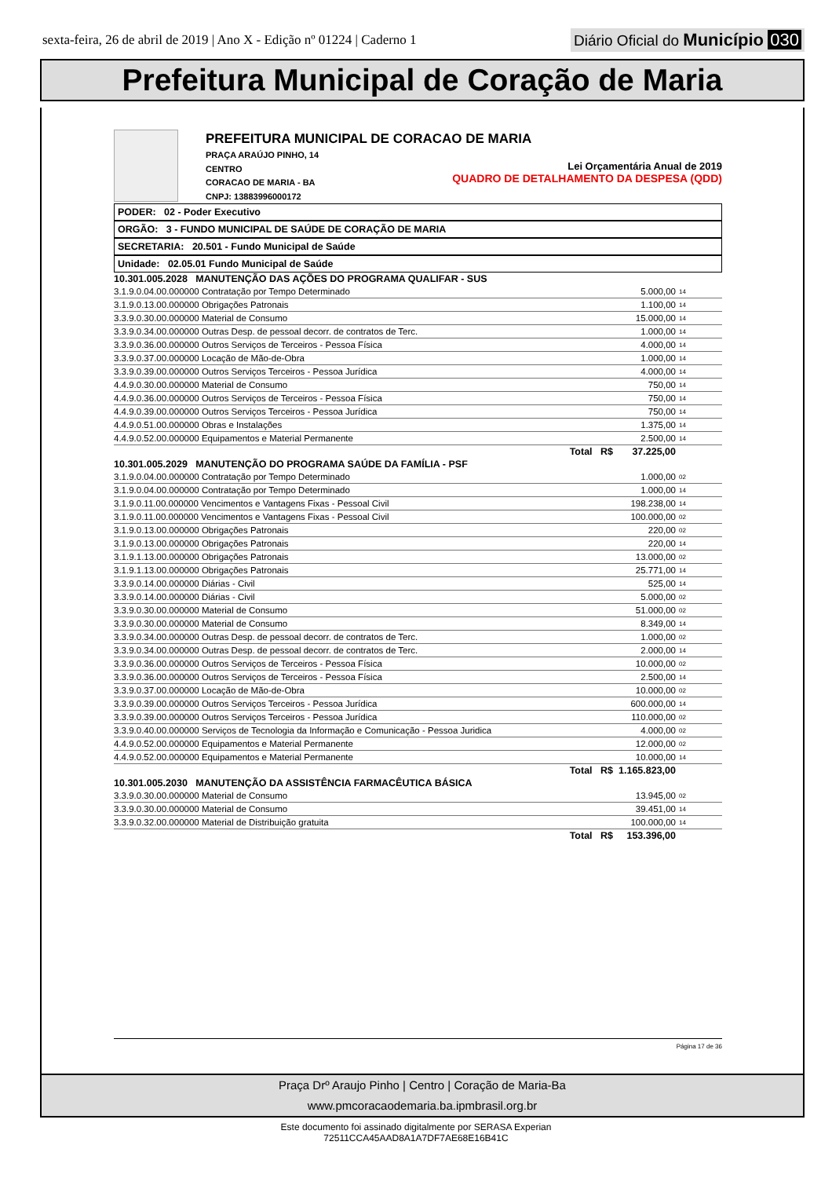sexta-feira, 26 de abril de 2019 | Ano X - Edição nº 01224 | Caderno 1
Diário Oficial do Município 030
Prefeitura Municipal de Coração de Maria
PREFEITURA MUNICIPAL DE CORACAO DE MARIA
PRAÇA ARAÚJO PINHO, 14
CENTRO
CORACAO DE MARIA - BA
CNPJ: 13883996000172
Lei Orçamentária Anual de 2019
QUADRO DE DETALHAMENTO DA DESPESA (QDD)
PODER: 02 - Poder Executivo
ORGÃO: 3 - FUNDO MUNICIPAL DE SAÚDE DE CORAÇÃO DE MARIA
SECRETARIA: 20.501 - Fundo Municipal de Saúde
Unidade: 02.05.01 Fundo Municipal de Saúde
| 10.301.005.2028 MANUTENÇÃO DAS AÇÕES DO PROGRAMA QUALIFAR - SUS | | |
| 3.1.9.0.04.00.000000 Contratação por Tempo Determinado | 5.000,00 | 14 |
| 3.1.9.0.13.00.000000 Obrigações Patronais | 1.100,00 | 14 |
| 3.3.9.0.30.00.000000 Material de Consumo | 15.000,00 | 14 |
| 3.3.9.0.34.00.000000 Outras Desp. de pessoal decorr. de contratos de Terc. | 1.000,00 | 14 |
| 3.3.9.0.36.00.000000 Outros Serviços de Terceiros - Pessoa Física | 4.000,00 | 14 |
| 3.3.9.0.37.00.000000 Locação de Mão-de-Obra | 1.000,00 | 14 |
| 3.3.9.0.39.00.000000 Outros Serviços Terceiros - Pessoa Jurídica | 4.000,00 | 14 |
| 4.4.9.0.30.00.000000 Material de Consumo | 750,00 | 14 |
| 4.4.9.0.36.00.000000 Outros Serviços de Terceiros - Pessoa Física | 750,00 | 14 |
| 4.4.9.0.39.00.000000 Outros Serviços Terceiros - Pessoa Jurídica | 750,00 | 14 |
| 4.4.9.0.51.00.000000 Obras e Instalações | 1.375,00 | 14 |
| 4.4.9.0.52.00.000000 Equipamentos e Material Permanente | 2.500,00 | 14 |
| Total R$ | 37.225,00 | |
| 10.301.005.2029 MANUTENÇÃO DO PROGRAMA SAÚDE DA FAMÍLIA - PSF | | |
| 3.1.9.0.04.00.000000 Contratação por Tempo Determinado | 1.000,00 | 02 |
| 3.1.9.0.04.00.000000 Contratação por Tempo Determinado | 1.000,00 | 14 |
| 3.1.9.0.11.00.000000 Vencimentos e Vantagens Fixas - Pessoal Civil | 198.238,00 | 14 |
| 3.1.9.0.11.00.000000 Vencimentos e Vantagens Fixas - Pessoal Civil | 100.000,00 | 02 |
| 3.1.9.0.13.00.000000 Obrigações Patronais | 220,00 | 02 |
| 3.1.9.0.13.00.000000 Obrigações Patronais | 220,00 | 14 |
| 3.1.9.1.13.00.000000 Obrigações Patronais | 13.000,00 | 02 |
| 3.1.9.1.13.00.000000 Obrigações Patronais | 25.771,00 | 14 |
| 3.3.9.0.14.00.000000 Diárias - Civil | 525,00 | 14 |
| 3.3.9.0.14.00.000000 Diárias - Civil | 5.000,00 | 02 |
| 3.3.9.0.30.00.000000 Material de Consumo | 51.000,00 | 02 |
| 3.3.9.0.30.00.000000 Material de Consumo | 8.349,00 | 14 |
| 3.3.9.0.34.00.000000 Outras Desp. de pessoal decorr. de contratos de Terc. | 1.000,00 | 02 |
| 3.3.9.0.34.00.000000 Outras Desp. de pessoal decorr. de contratos de Terc. | 2.000,00 | 14 |
| 3.3.9.0.36.00.000000 Outros Serviços de Terceiros - Pessoa Física | 10.000,00 | 02 |
| 3.3.9.0.36.00.000000 Outros Serviços de Terceiros - Pessoa Física | 2.500,00 | 14 |
| 3.3.9.0.37.00.000000 Locação de Mão-de-Obra | 10.000,00 | 02 |
| 3.3.9.0.39.00.000000 Outros Serviços Terceiros - Pessoa Jurídica | 600.000,00 | 14 |
| 3.3.9.0.39.00.000000 Outros Serviços Terceiros - Pessoa Jurídica | 110.000,00 | 02 |
| 3.3.9.0.40.00.000000 Serviços de Tecnologia da Informação e Comunicação - Pessoa Juridica | 4.000,00 | 02 |
| 4.4.9.0.52.00.000000 Equipamentos e Material Permanente | 12.000,00 | 02 |
| 4.4.9.0.52.00.000000 Equipamentos e Material Permanente | 10.000,00 | 14 |
| Total R$ | 1.165.823,00 | |
| 10.301.005.2030 MANUTENÇÃO DA ASSISTÊNCIA FARMACÊUTICA BÁSICA | | |
| 3.3.9.0.30.00.000000 Material de Consumo | 13.945,00 | 02 |
| 3.3.9.0.30.00.000000 Material de Consumo | 39.451,00 | 14 |
| 3.3.9.0.32.00.000000 Material de Distribuição gratuita | 100.000,00 | 14 |
| Total R$ | 153.396,00 | |
Página 17 de 36
Praça Drº Araujo Pinho | Centro | Coração de Maria-Ba
www.pmcoracaodemaria.ba.ipmbrasil.org.br
Este documento foi assinado digitalmente por SERASA Experian
72511CCA45AAD8A1A7DF7AE68E16B41C